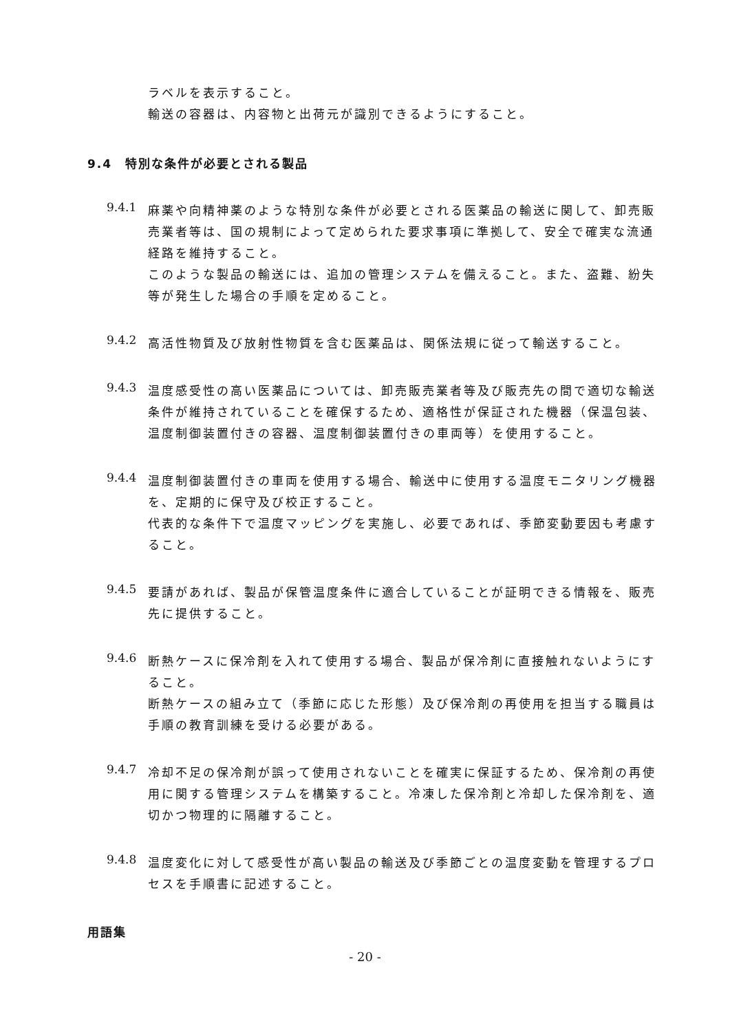ラベルを表示すること。
輸送の容器は、内容物と出荷元が識別できるようにすること。
9.4　特別な条件が必要とされる製品
9.4.1
麻薬や向精神薬のような特別な条件が必要とされる医薬品の輸送に関して、卸売販売業者等は、国の規制によって定められた要求事項に準拠して、安全で確実な流通経路を維持すること。
このような製品の輸送には、追加の管理システムを備えること。また、盗難、紛失等が発生した場合の手順を定めること。
9.4.2
高活性物質及び放射性物質を含む医薬品は、関係法規に従って輸送すること。
9.4.3
温度感受性の高い医薬品については、卸売販売業者等及び販売先の間で適切な輸送条件が維持されていることを確保するため、適格性が保証された機器（保温包装、温度制御装置付きの容器、温度制御装置付きの車両等）を使用すること。
9.4.4
温度制御装置付きの車両を使用する場合、輸送中に使用する温度モニタリング機器を、定期的に保守及び校正すること。
代表的な条件下で温度マッピングを実施し、必要であれば、季節変動要因も考慮すること。
9.4.5
要請があれば、製品が保管温度条件に適合していることが証明できる情報を、販売先に提供すること。
9.4.6
断熱ケースに保冷剤を入れて使用する場合、製品が保冷剤に直接触れないようにすること。
断熱ケースの組み立て（季節に応じた形態）及び保冷剤の再使用を担当する職員は手順の教育訓練を受ける必要がある。
9.4.7
冷却不足の保冷剤が誤って使用されないことを確実に保証するため、保冷剤の再使用に関する管理システムを構築すること。冷凍した保冷剤と冷却した保冷剤を、適切かつ物理的に隔離すること。
9.4.8
温度変化に対して感受性が高い製品の輸送及び季節ごとの温度変動を管理するプロセスを手順書に記述すること。
用語集
- 20 -